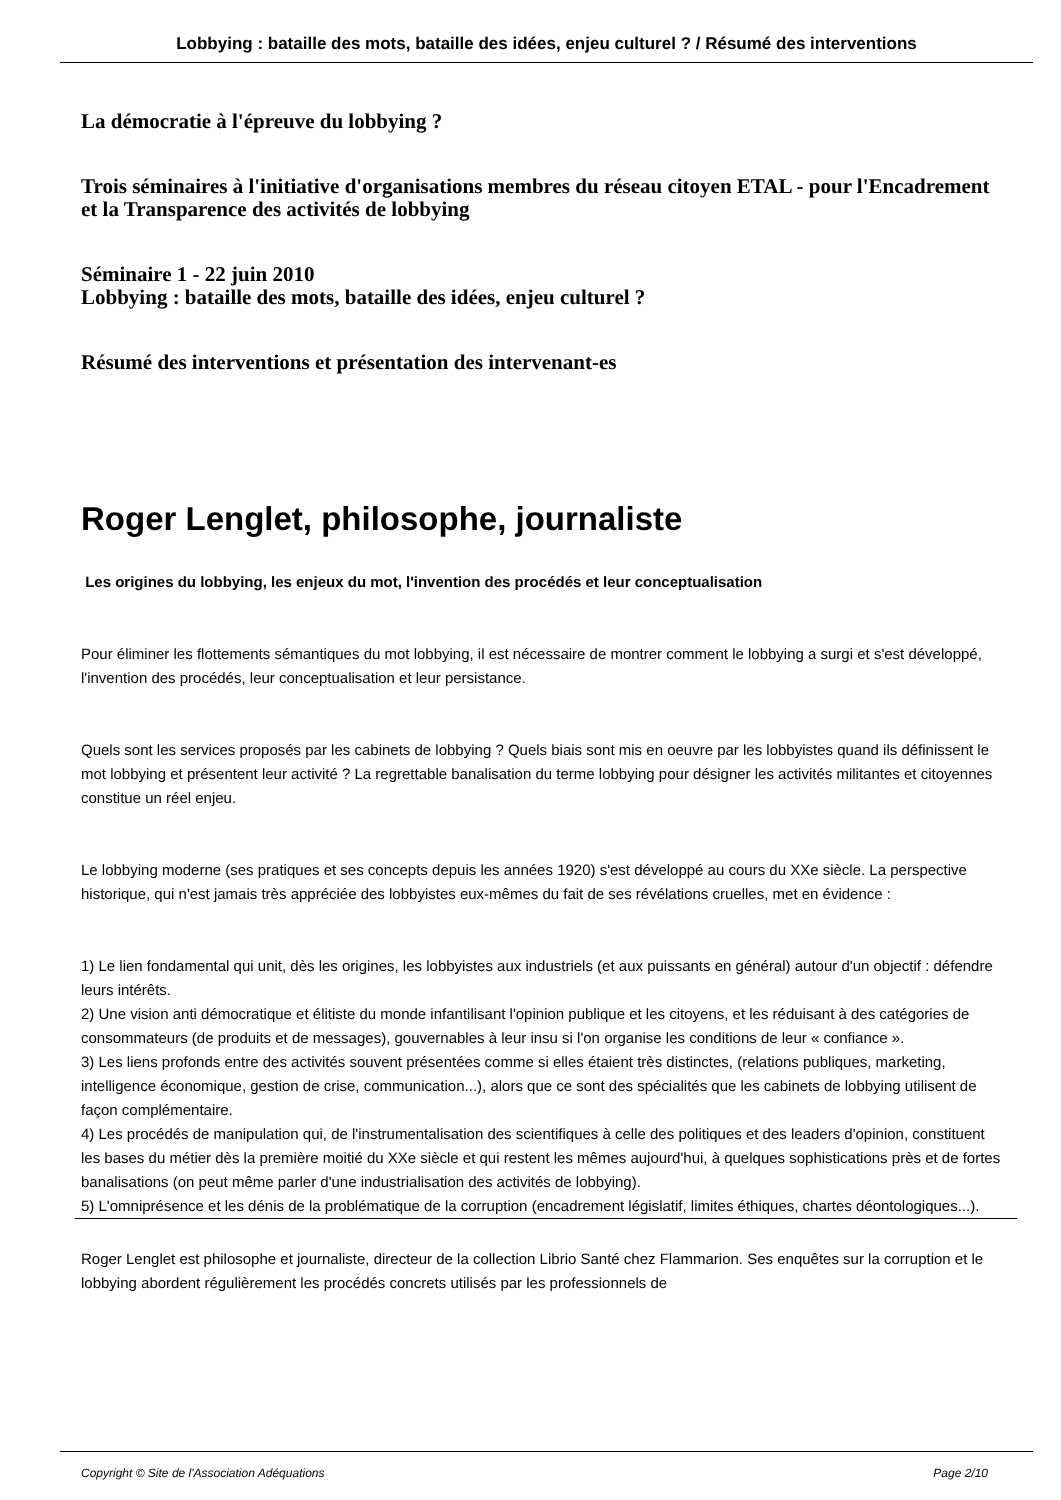Lobbying : bataille des mots, bataille des idées, enjeu culturel ? / Résumé des interventions
La démocratie à l'épreuve du lobbying ?
Trois séminaires à l'initiative d'organisations membres du réseau citoyen ETAL - pour l'Encadrement et la Transparence des activités de lobbying
Séminaire 1 - 22 juin 2010
Lobbying : bataille des mots, bataille des idées, enjeu culturel ?
Résumé des interventions et présentation des intervenant-es
Roger Lenglet, philosophe, journaliste
Les origines du lobbying, les enjeux du mot, l'invention des procédés et leur conceptualisation
Pour éliminer les flottements sémantiques du mot lobbying, il est nécessaire de montrer comment le lobbying a surgi et s'est développé, l'invention des procédés, leur conceptualisation et leur persistance.
Quels sont les services proposés par les cabinets de lobbying ? Quels biais sont mis en oeuvre par les lobbyistes quand ils définissent le mot lobbying et présentent leur activité ? La regrettable banalisation du terme lobbying pour désigner les activités militantes et citoyennes constitue un réel enjeu.
Le lobbying moderne (ses pratiques et ses concepts depuis les années 1920) s'est développé au cours du XXe siècle. La perspective historique, qui n'est jamais très appréciée des lobbyistes eux-mêmes du fait de ses révélations cruelles, met en évidence :
1) Le lien fondamental qui unit, dès les origines, les lobbyistes aux industriels (et aux puissants en général) autour d'un objectif : défendre leurs intérêts.
2) Une vision anti démocratique et élitiste du monde infantilisant l'opinion publique et les citoyens, et les réduisant à des catégories de consommateurs (de produits et de messages), gouvernables à leur insu si l'on organise les conditions de leur « confiance ».
3) Les liens profonds entre des activités souvent présentées comme si elles étaient très distinctes, (relations publiques, marketing, intelligence économique, gestion de crise, communication...), alors que ce sont des spécialités que les cabinets de lobbying utilisent de façon complémentaire.
4) Les procédés de manipulation qui, de l'instrumentalisation des scientifiques à celle des politiques et des leaders d'opinion, constituent les bases du métier dès la première moitié du XXe siècle et qui restent les mêmes aujourd'hui, à quelques sophistications près et de fortes banalisations (on peut même parler d'une industrialisation des activités de lobbying).
5) L'omniprésence et les dénis de la problématique de la corruption (encadrement législatif, limites éthiques, chartes déontologiques...).
Roger Lenglet est philosophe et journaliste, directeur de la collection Librio Santé chez Flammarion. Ses enquêtes sur la corruption et le lobbying abordent régulièrement les procédés concrets utilisés par les professionnels de
Copyright © Site de l'Association Adéquations Page 2/10